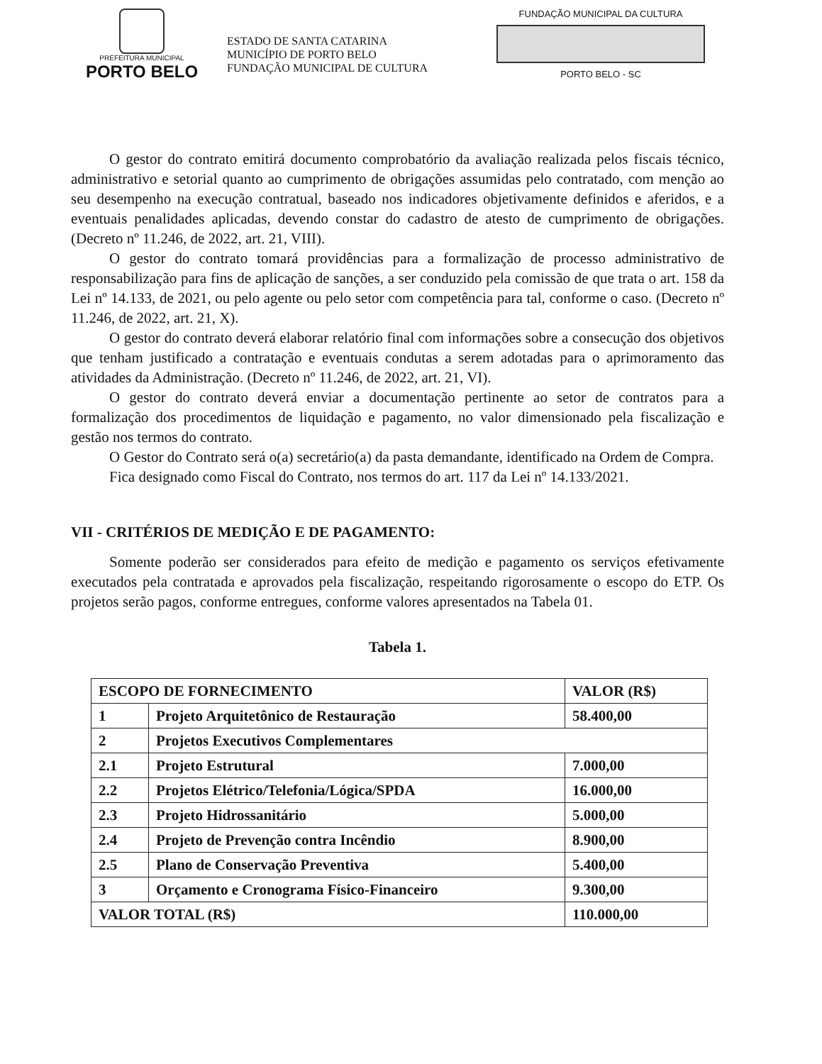PREFEITURA MUNICIPAL
PORTO BELO
ESTADO DE SANTA CATARINA
MUNICÍPIO DE PORTO BELO
FUNDAÇÃO MUNICIPAL DE CULTURA
FUNDAÇÃO MUNICIPAL DA CULTURA
PORTO BELO - SC
O gestor do contrato emitirá documento comprobatório da avaliação realizada pelos fiscais técnico, administrativo e setorial quanto ao cumprimento de obrigações assumidas pelo contratado, com menção ao seu desempenho na execução contratual, baseado nos indicadores objetivamente definidos e aferidos, e a eventuais penalidades aplicadas, devendo constar do cadastro de atesto de cumprimento de obrigações. (Decreto nº 11.246, de 2022, art. 21, VIII).
O gestor do contrato tomará providências para a formalização de processo administrativo de responsabilização para fins de aplicação de sanções, a ser conduzido pela comissão de que trata o art. 158 da Lei nº 14.133, de 2021, ou pelo agente ou pelo setor com competência para tal, conforme o caso. (Decreto nº 11.246, de 2022, art. 21, X).
O gestor do contrato deverá elaborar relatório final com informações sobre a consecução dos objetivos que tenham justificado a contratação e eventuais condutas a serem adotadas para o aprimoramento das atividades da Administração. (Decreto nº 11.246, de 2022, art. 21, VI).
O gestor do contrato deverá enviar a documentação pertinente ao setor de contratos para a formalização dos procedimentos de liquidação e pagamento, no valor dimensionado pela fiscalização e gestão nos termos do contrato.
O Gestor do Contrato será o(a) secretário(a) da pasta demandante, identificado na Ordem de Compra.
Fica designado como Fiscal do Contrato, nos termos do art. 117 da Lei nº 14.133/2021.
VII - CRITÉRIOS DE MEDIÇÃO E DE PAGAMENTO:
Somente poderão ser considerados para efeito de medição e pagamento os serviços efetivamente executados pela contratada e aprovados pela fiscalização, respeitando rigorosamente o escopo do ETP. Os projetos serão pagos, conforme entregues, conforme valores apresentados na Tabela 01.
Tabela 1.
| ESCOPO DE FORNECIMENTO | | VALOR (R$) |
| --- | --- | --- |
| 1 | Projeto Arquitetônico de Restauração | 58.400,00 |
| 2 | Projetos Executivos Complementares | |
| 2.1 | Projeto Estrutural | 7.000,00 |
| 2.2 | Projetos Elétrico/Telefonia/Lógica/SPDA | 16.000,00 |
| 2.3 | Projeto Hidrossanitário | 5.000,00 |
| 2.4 | Projeto de Prevenção contra Incêndio | 8.900,00 |
| 2.5 | Plano de Conservação Preventiva | 5.400,00 |
| 3 | Orçamento e Cronograma Físico-Financeiro | 9.300,00 |
| VALOR TOTAL (R$) | | 110.000,00 |